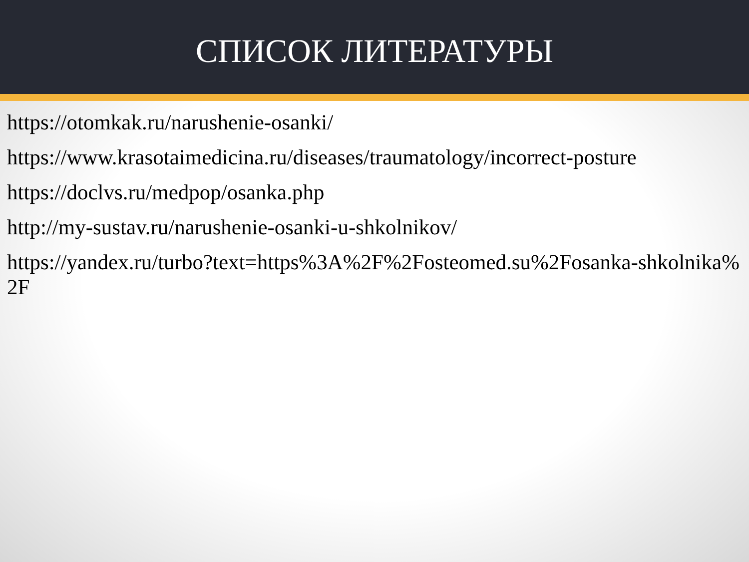СПИСОК ЛИТЕРАТУРЫ
https://otomkak.ru/narushenie-osanki/
https://www.krasotaimedicina.ru/diseases/traumatology/incorrect-posture
https://doclvs.ru/medpop/osanka.php
http://my-sustav.ru/narushenie-osanki-u-shkolnikov/
https://yandex.ru/turbo?text=https%3A%2F%2Fosteomed.su%2Fosanka-shkolnika%2F